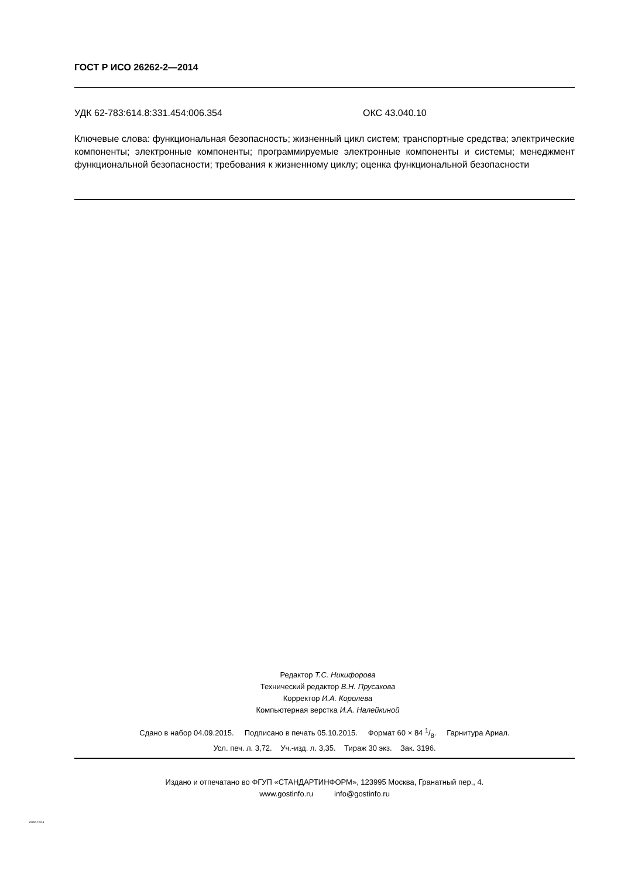ГОСТ Р ИСО 26262-2—2014
УДК 62-783:614.8:331.454:006.354 ОКС 43.040.10
Ключевые слова: функциональная безопасность; жизненный цикл систем; транспортные средства; электрические компоненты; электронные компоненты; программируемые электронные компоненты и системы; менеджмент функциональной безопасности; требования к жизненному циклу; оценка функциональной безопасности
Редактор Т.С. Никифорова
Технический редактор В.Н. Прусакова
Корректор И.А. Королева
Компьютерная верстка И.А. Налейкиной
Сдано в набор 04.09.2015. Подписано в печать 05.10.2015. Формат 60 × 84 1/8. Гарнитура Ариал.
Усл. печ. л. 3,72. Уч.-изд. л. 3,35. Тираж 30 экз. Зак. 3196.
Издано и отпечатано во ФГУП «СТАНДАРТИНФОРМ», 123995 Москва, Гранатный пер., 4.
www.gostinfo.ru info@gostinfo.ru
26262-2-2014